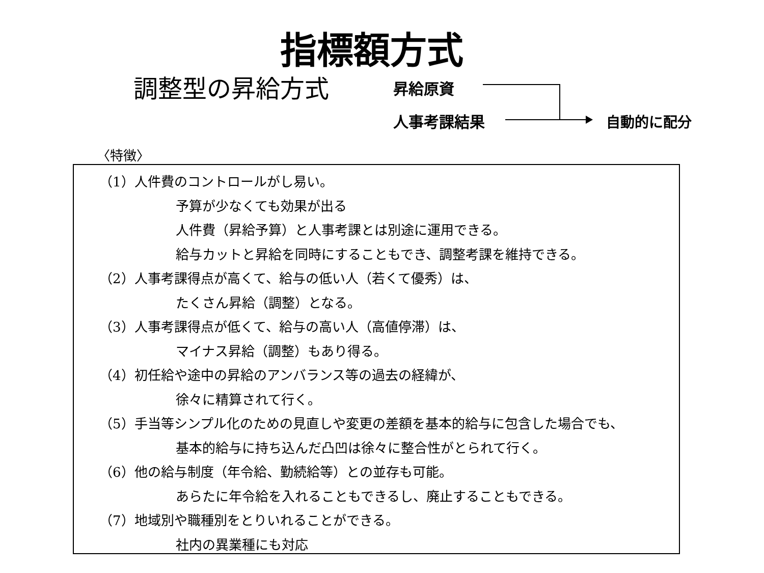指標額方式
調整型の昇給方式 昇給原資
人事考課結果 自動的に配分
〈特徴〉
（1）人件費のコントロールがし易い。
予算が少なくても効果が出る
人件費（昇給予算）と人事考課とは別途に運用できる。
給与カットと昇給を同時にすることもでき、調整考課を維持できる。
（2）人事考課得点が高くて、給与の低い人（若くて優秀）は、
たくさん昇給（調整）となる。
（3）人事考課得点が低くて、給与の高い人（高値停滞）は、
マイナス昇給（調整）もあり得る。
（4）初任給や途中の昇給のアンバランス等の過去の経緯が、
徐々に精算されて行く。
（5）手当等シンプル化のための見直しや変更の差額を基本的給与に包含した場合でも、
基本的給与に持ち込んだ凸凹は徐々に整合性がとられて行く。
（6）他の給与制度（年令給、勤続給等）との並存も可能。
あらたに年令給を入れることもできるし、廃止することもできる。
（7）地域別や職種別をとりいれることができる。
社内の異業種にも対応